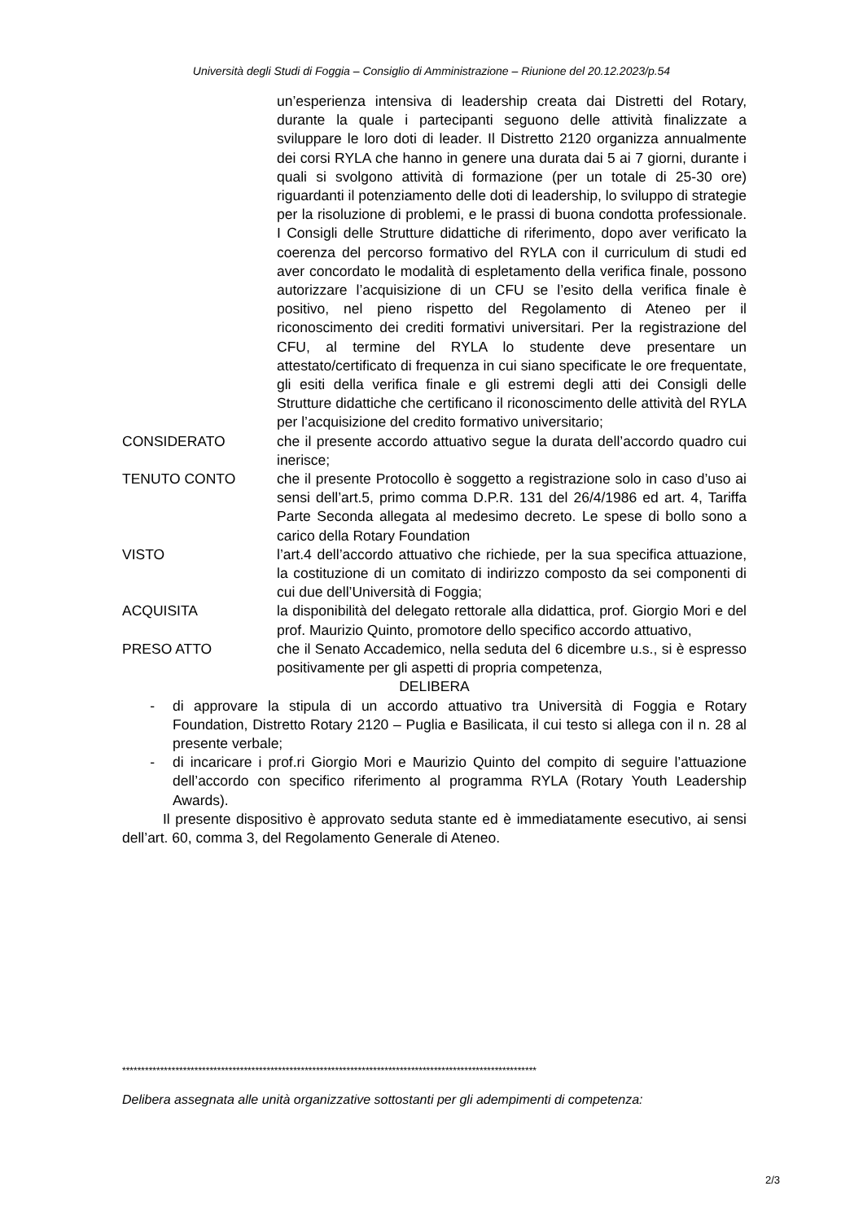Università degli Studi di Foggia – Consiglio di Amministrazione – Riunione del 20.12.2023/p.54
un’esperienza intensiva di leadership creata dai Distretti del Rotary, durante la quale i partecipanti seguono delle attività finalizzate a sviluppare le loro doti di leader. Il Distretto 2120 organizza annualmente dei corsi RYLA che hanno in genere una durata dai 5 ai 7 giorni, durante i quali si svolgono attività di formazione (per un totale di 25-30 ore) riguardanti il potenziamento delle doti di leadership, lo sviluppo di strategie per la risoluzione di problemi, e le prassi di buona condotta professionale. I Consigli delle Strutture didattiche di riferimento, dopo aver verificato la coerenza del percorso formativo del RYLA con il curriculum di studi ed aver concordato le modalità di espletamento della verifica finale, possono autorizzare l’acquisizione di un CFU se l’esito della verifica finale è positivo, nel pieno rispetto del Regolamento di Ateneo per il riconoscimento dei crediti formativi universitari. Per la registrazione del CFU, al termine del RYLA lo studente deve presentare un attestato/certificato di frequenza in cui siano specificate le ore frequentate, gli esiti della verifica finale e gli estremi degli atti dei Consigli delle Strutture didattiche che certificano il riconoscimento delle attività del RYLA per l’acquisizione del credito formativo universitario;
CONSIDERATO che il presente accordo attuativo segue la durata dell’accordo quadro cui inerisce;
TENUTO CONTO che il presente Protocollo è soggetto a registrazione solo in caso d’uso ai sensi dell’art.5, primo comma D.P.R. 131 del 26/4/1986 ed art. 4, Tariffa Parte Seconda allegata al medesimo decreto. Le spese di bollo sono a carico della Rotary Foundation
VISTO l’art.4 dell’accordo attuativo che richiede, per la sua specifica attuazione, la costituzione di un comitato di indirizzo composto da sei componenti di cui due dell’Università di Foggia;
ACQUISITA la disponibilità del delegato rettorale alla didattica, prof. Giorgio Mori e del prof. Maurizio Quinto, promotore dello specifico accordo attuativo,
PRESO ATTO che il Senato Accademico, nella seduta del 6 dicembre u.s., si è espresso positivamente per gli aspetti di propria competenza,
DELIBERA
- di approvare la stipula di un accordo attuativo tra Università di Foggia e Rotary Foundation, Distretto Rotary 2120 – Puglia e Basilicata, il cui testo si allega con il n. 28 al presente verbale;
- di incaricare i prof.ri Giorgio Mori e Maurizio Quinto del compito di seguire l’attuazione dell’accordo con specifico riferimento al programma RYLA (Rotary Youth Leadership Awards).
Il presente dispositivo è approvato seduta stante ed è immediatamente esecutivo, ai sensi dell’art. 60, comma 3, del Regolamento Generale di Ateneo.
*************************************************************************************************************
Delibera assegnata alle unità organizzative sottostanti per gli adempimenti di competenza:
2/3